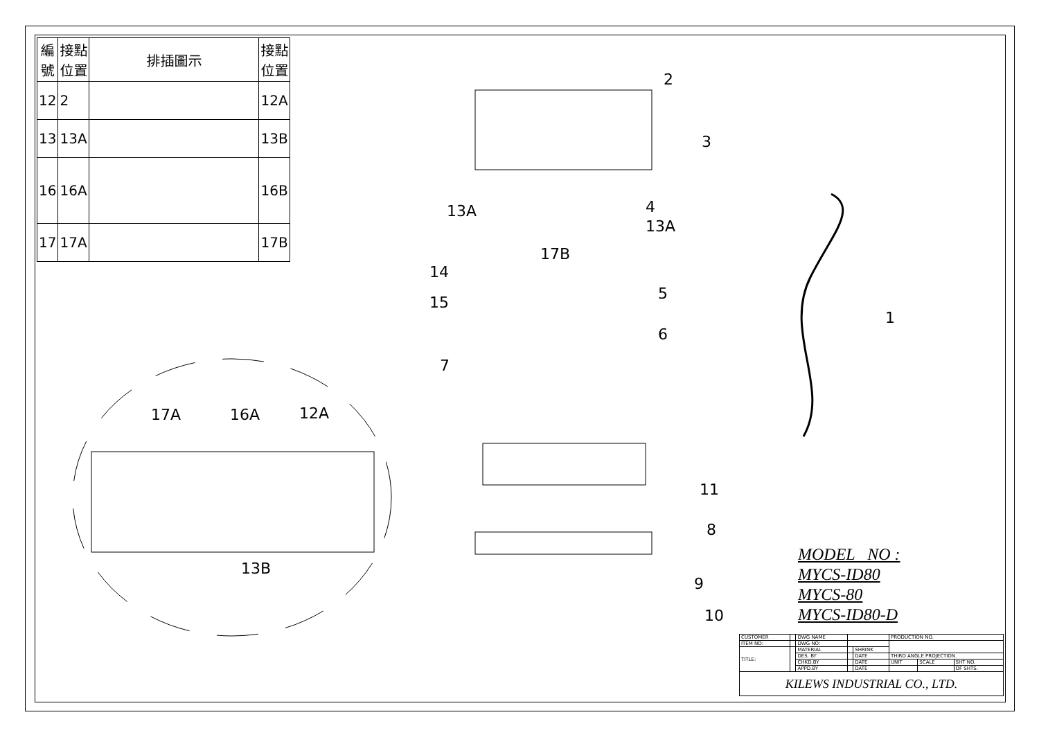| 編 號 | 接點 位置 | 排插圖示 | 接點 位置 |
| --- | --- | --- | --- |
| 12 | 2 | | 12A |
| 13 | 13A | | 13B |
| 16 | 16A | | 16B |
| 17 | 17A | | 17B |
2
3
4 13A
13A
17B
14
15 5
6
7
1
17A 16A 12A
13B
11
8
9
10
MODEL NO :
MYCS-ID80
MYCS-80
MYCS-ID80-D
| CUSTOMER | | DWG NAME | | | PRODUCTION NO. | | |
| ITEM NO: | | DWG NO: | | | | | |
| TITLE: | | MATERIAL | | SHRINK | | | |
| | | DES. BY | | DATE | THIRD ANGLE PROJECTION. | | |
| | | CHKD.BY | | DATE | UNIT | SCALE | SHT NO. |
| | | APPD.BY | | DATE | | | OF SHTS. |
| KILEWS INDUSTRIAL CO., LTD. | | | | | | | |